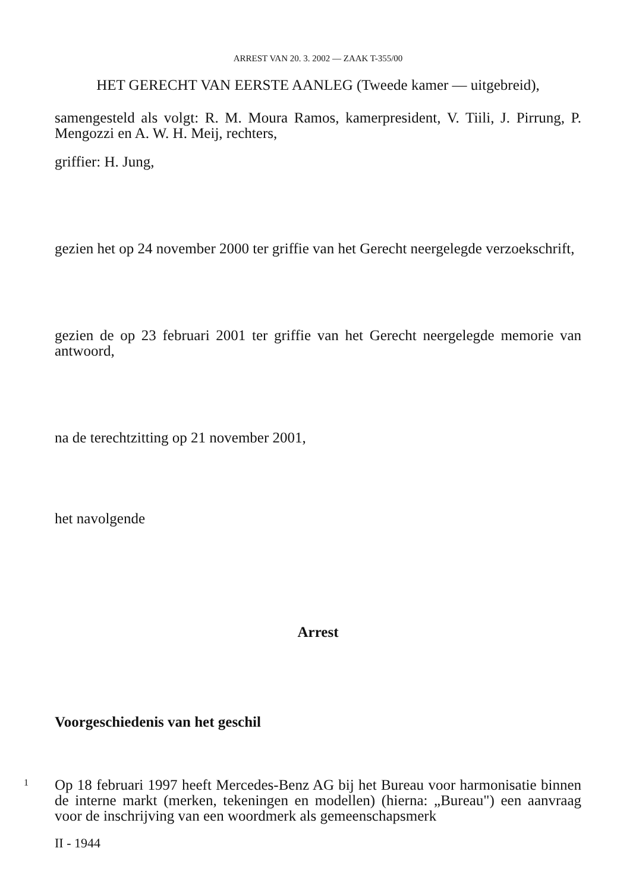ARREST VAN 20. 3. 2002 — ZAAK T-355/00
HET GERECHT VAN EERSTE AANLEG (Tweede kamer — uitgebreid),
samengesteld als volgt: R. M. Moura Ramos, kamerpresident, V. Tiili, J. Pirrung, P. Mengozzi en A. W. H. Meij, rechters,
griffier: H. Jung,
gezien het op 24 november 2000 ter griffie van het Gerecht neergelegde verzoekschrift,
gezien de op 23 februari 2001 ter griffie van het Gerecht neergelegde memorie van antwoord,
na de terechtzitting op 21 november 2001,
het navolgende
Arrest
Voorgeschiedenis van het geschil
1
Op 18 februari 1997 heeft Mercedes-Benz AG bij het Bureau voor harmonisatie binnen de interne markt (merken, tekeningen en modellen) (hierna: „Bureau") een aanvraag voor de inschrijving van een woordmerk als gemeenschapsmerk
II - 1944